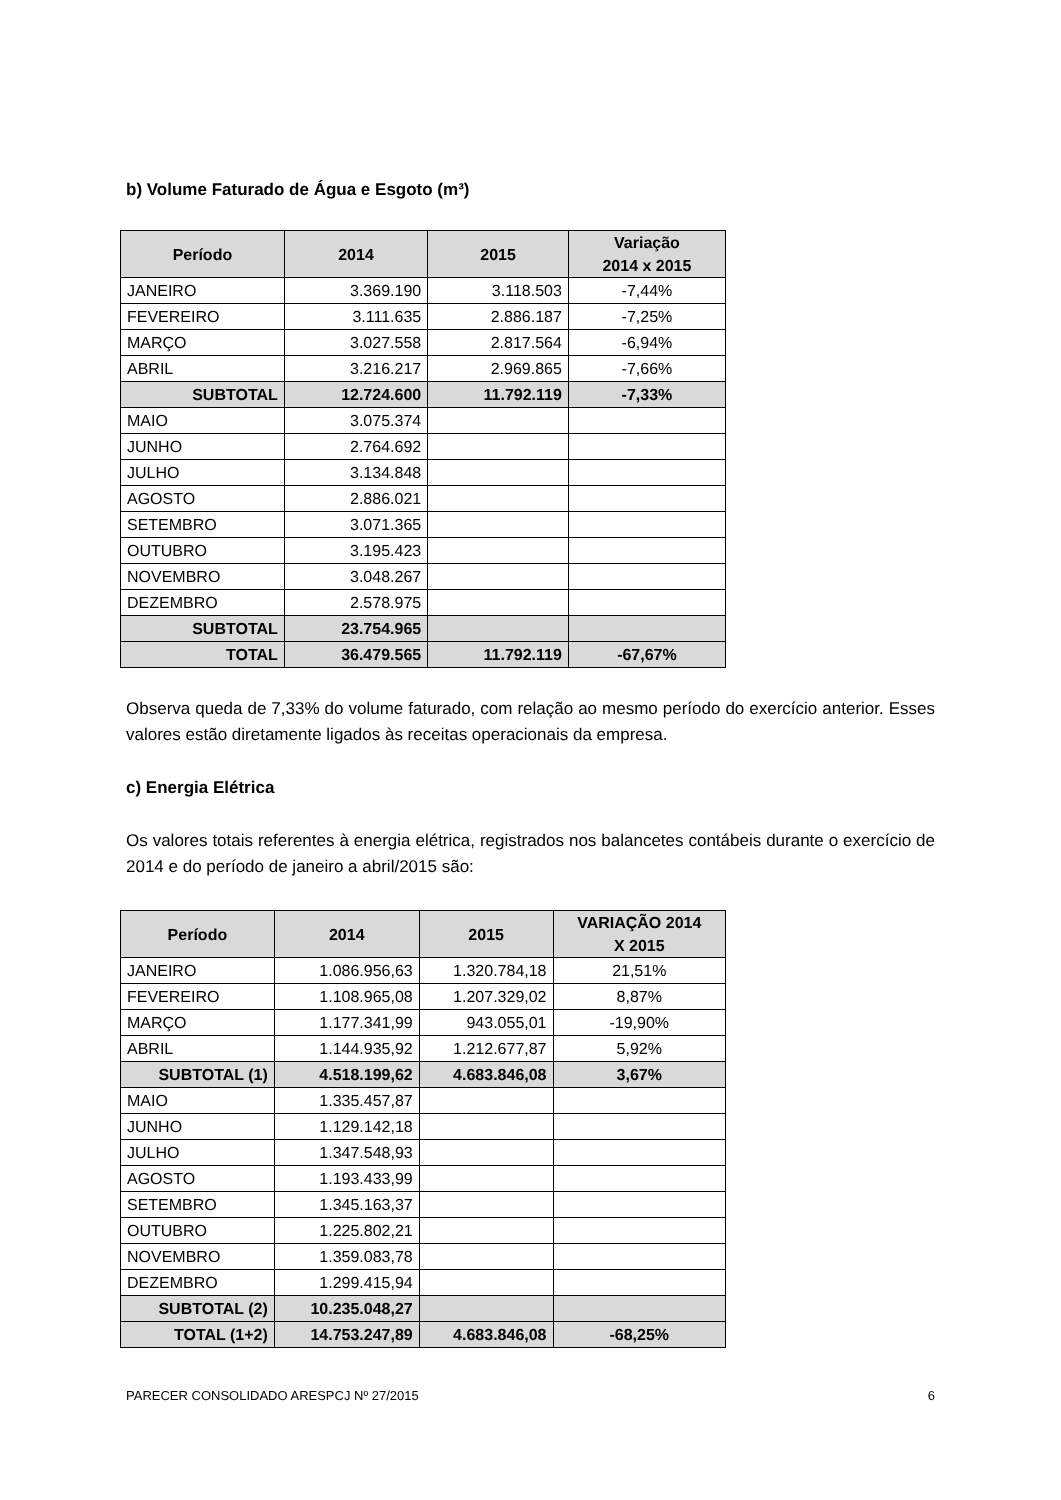b) Volume Faturado de Água e Esgoto (m³)
| Período | 2014 | 2015 | Variação 2014 x 2015 |
| --- | --- | --- | --- |
| JANEIRO | 3.369.190 | 3.118.503 | -7,44% |
| FEVEREIRO | 3.111.635 | 2.886.187 | -7,25% |
| MARÇO | 3.027.558 | 2.817.564 | -6,94% |
| ABRIL | 3.216.217 | 2.969.865 | -7,66% |
| SUBTOTAL | 12.724.600 | 11.792.119 | -7,33% |
| MAIO | 3.075.374 | | |
| JUNHO | 2.764.692 | | |
| JULHO | 3.134.848 | | |
| AGOSTO | 2.886.021 | | |
| SETEMBRO | 3.071.365 | | |
| OUTUBRO | 3.195.423 | | |
| NOVEMBRO | 3.048.267 | | |
| DEZEMBRO | 2.578.975 | | |
| SUBTOTAL | 23.754.965 | | |
| TOTAL | 36.479.565 | 11.792.119 | -67,67% |
Observa queda de 7,33% do volume faturado, com relação ao mesmo período do exercício anterior. Esses valores estão diretamente ligados às receitas operacionais da empresa.
c) Energia Elétrica
Os valores totais referentes à energia elétrica, registrados nos balancetes contábeis durante o exercício de 2014 e do período de janeiro a abril/2015 são:
| Período | 2014 | 2015 | VARIAÇÃO 2014 X 2015 |
| --- | --- | --- | --- |
| JANEIRO | 1.086.956,63 | 1.320.784,18 | 21,51% |
| FEVEREIRO | 1.108.965,08 | 1.207.329,02 | 8,87% |
| MARÇO | 1.177.341,99 | 943.055,01 | -19,90% |
| ABRIL | 1.144.935,92 | 1.212.677,87 | 5,92% |
| SUBTOTAL (1) | 4.518.199,62 | 4.683.846,08 | 3,67% |
| MAIO | 1.335.457,87 | | |
| JUNHO | 1.129.142,18 | | |
| JULHO | 1.347.548,93 | | |
| AGOSTO | 1.193.433,99 | | |
| SETEMBRO | 1.345.163,37 | | |
| OUTUBRO | 1.225.802,21 | | |
| NOVEMBRO | 1.359.083,78 | | |
| DEZEMBRO | 1.299.415,94 | | |
| SUBTOTAL (2) | 10.235.048,27 | | |
| TOTAL (1+2) | 14.753.247,89 | 4.683.846,08 | -68,25% |
PARECER CONSOLIDADO ARESPCJ Nº 27/2015 6